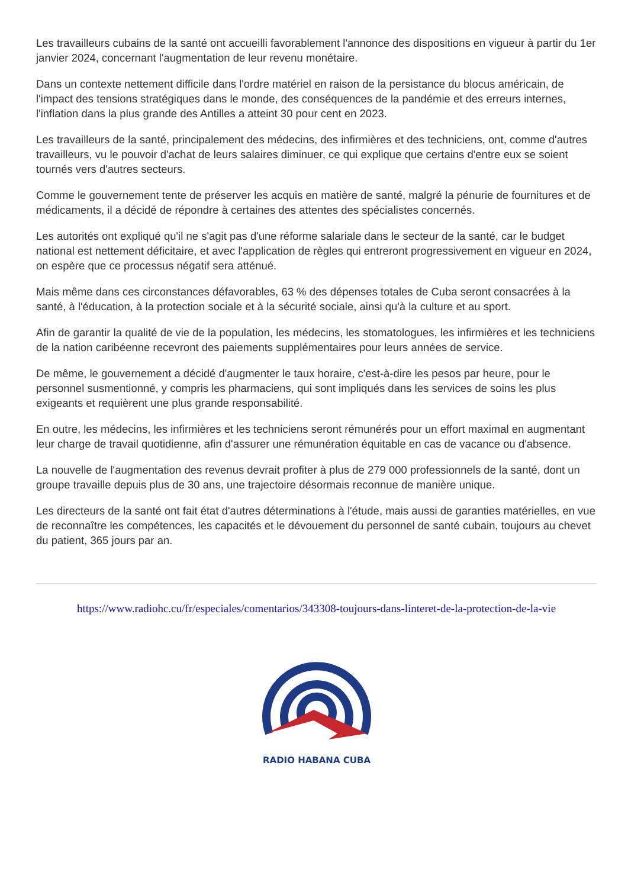Les travailleurs cubains de la santé ont accueilli favorablement l'annonce des dispositions en vigueur à partir du 1er janvier 2024, concernant l'augmentation de leur revenu monétaire.
Dans un contexte nettement difficile dans l'ordre matériel en raison de la persistance du blocus américain, de l'impact des tensions stratégiques dans le monde, des conséquences de la pandémie et des erreurs internes, l'inflation dans la plus grande des Antilles a atteint 30 pour cent en 2023.
Les travailleurs de la santé, principalement des médecins, des infirmières et des techniciens, ont, comme d'autres travailleurs, vu le pouvoir d'achat de leurs salaires diminuer, ce qui explique que certains d'entre eux se soient tournés vers d'autres secteurs.
Comme le gouvernement tente de préserver les acquis en matière de santé, malgré la pénurie de fournitures et de médicaments, il a décidé de répondre à certaines des attentes des spécialistes concernés.
Les autorités ont expliqué qu'il ne s'agit pas d'une réforme salariale dans le secteur de la santé, car le budget national est nettement déficitaire, et avec l'application de règles qui entreront progressivement en vigueur en 2024, on espère que ce processus négatif sera atténué.
Mais même dans ces circonstances défavorables, 63 % des dépenses totales de Cuba seront consacrées à la santé, à l'éducation, à la protection sociale et à la sécurité sociale, ainsi qu'à la culture et au sport.
Afin de garantir la qualité de vie de la population, les médecins, les stomatologues, les infirmières et les techniciens de la nation caribéenne recevront des paiements supplémentaires pour leurs années de service.
De même, le gouvernement a décidé d'augmenter le taux horaire, c'est-à-dire les pesos par heure, pour le personnel susmentionné, y compris les pharmaciens, qui sont impliqués dans les services de soins les plus exigeants et requièrent une plus grande responsabilité.
En outre, les médecins, les infirmières et les techniciens seront rémunérés pour un effort maximal en augmentant leur charge de travail quotidienne, afin d'assurer une rémunération équitable en cas de vacance ou d'absence.
La nouvelle de l'augmentation des revenus devrait profiter à plus de 279 000 professionnels de la santé, dont un groupe travaille depuis plus de 30 ans, une trajectoire désormais reconnue de manière unique.
Les directeurs de la santé ont fait état d'autres déterminations à l'étude, mais aussi de garanties matérielles, en vue de reconnaître les compétences, les capacités et le dévouement du personnel de santé cubain, toujours au chevet du patient, 365 jours par an.
https://www.radiohc.cu/fr/especiales/comentarios/343308-toujours-dans-linteret-de-la-protection-de-la-vie
RADIO HABANA CUBA